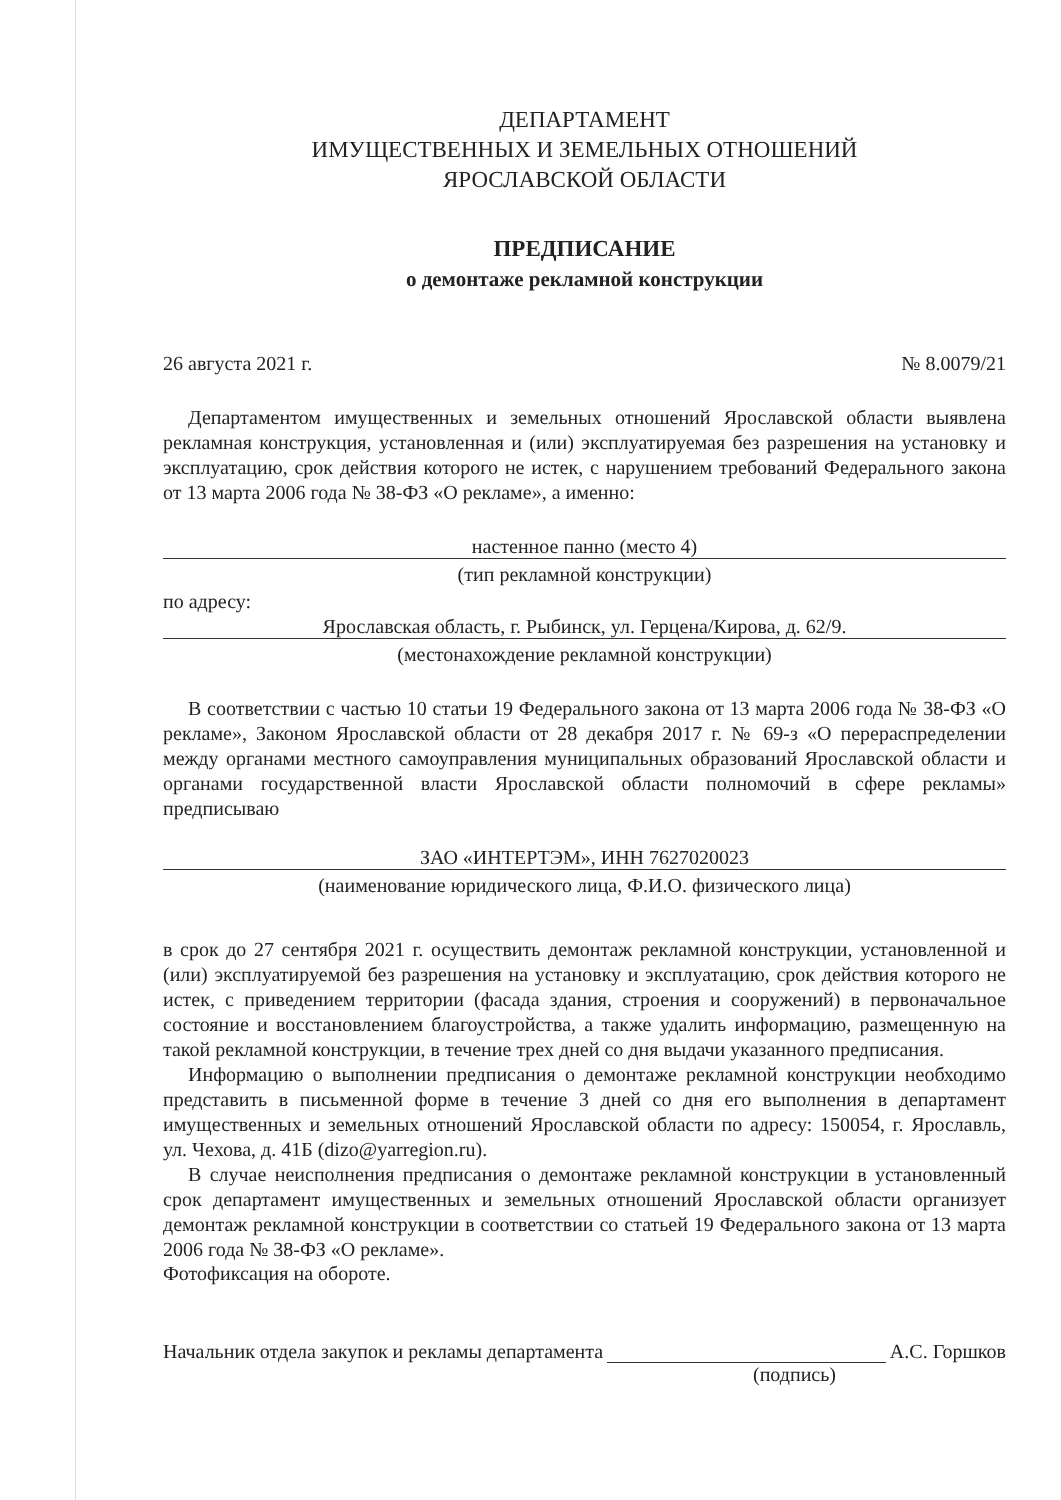ДЕПАРТАМЕНТ
ИМУЩЕСТВЕННЫХ И ЗЕМЕЛЬНЫХ ОТНОШЕНИЙ
ЯРОСЛАВСКОЙ ОБЛАСТИ
ПРЕДПИСАНИЕ
о демонтаже рекламной конструкции
26 августа 2021 г. № 8.0079/21
Департаментом имущественных и земельных отношений Ярославской области выявлена рекламная конструкция, установленная и (или) эксплуатируемая без разрешения на установку и эксплуатацию, срок действия которого не истек, с нарушением требований Федерального закона от 13 марта 2006 года № 38-ФЗ «О рекламе», а именно:
настенное панно (место 4)
(тип рекламной конструкции)
по адресу:
Ярославская область, г. Рыбинск, ул. Герцена/Кирова, д. 62/9.
(местонахождение рекламной конструкции)
В соответствии с частью 10 статьи 19 Федерального закона от 13 марта 2006 года № 38-ФЗ «О рекламе», Законом Ярославской области от 28 декабря 2017 г. № 69-з «О перераспределении между органами местного самоуправления муниципальных образований Ярославской области и органами государственной власти Ярославской области полномочий в сфере рекламы» предписываю
ЗАО «ИНТЕРТЭМ», ИНН 7627020023
(наименование юридического лица, Ф.И.О. физического лица)
в срок до 27 сентября 2021 г. осуществить демонтаж рекламной конструкции, установленной и (или) эксплуатируемой без разрешения на установку и эксплуатацию, срок действия которого не истек, с приведением территории (фасада здания, строения и сооружений) в первоначальное состояние и восстановлением благоустройства, а также удалить информацию, размещенную на такой рекламной конструкции, в течение трех дней со дня выдачи указанного предписания.
Информацию о выполнении предписания о демонтаже рекламной конструкции необходимо представить в письменной форме в течение 3 дней со дня его выполнения в департамент имущественных и земельных отношений Ярославской области по адресу: 150054, г. Ярославль, ул. Чехова, д. 41Б (dizo@yarregion.ru).
В случае неисполнения предписания о демонтаже рекламной конструкции в установленный срок департамент имущественных и земельных отношений Ярославской области организует демонтаж рекламной конструкции в соответствии со статьей 19 Федерального закона от 13 марта 2006 года № 38-ФЗ «О рекламе».
Фотофиксация на обороте.
Начальник отдела закупок и рекламы департамента А.С. Горшков
(подпись)